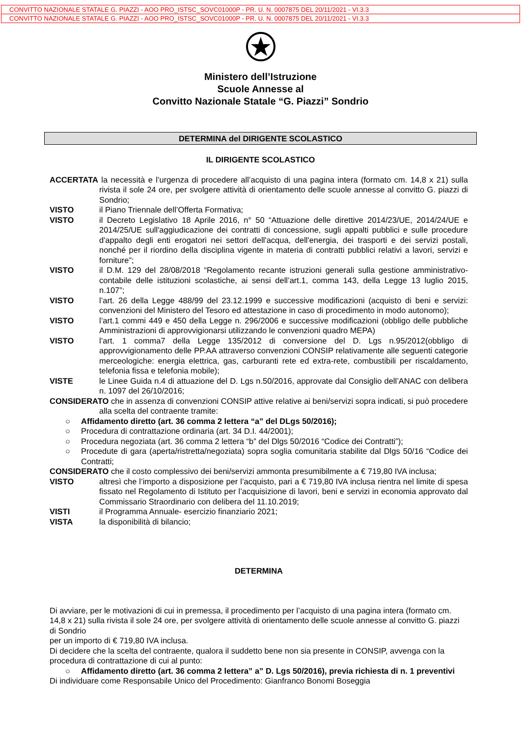CONVITTO NAZIONALE STATALE G. PIAZZI - AOO PRO_ISTSC_SOVC01000P - PR. U. N. 0007875 DEL 20/11/2021 - VI.3.3
CONVITTO NAZIONALE STATALE G. PIAZZI - AOO PRO_ISTSC_SOVC01000P - PR. U. N. 0007875 DEL 20/11/2021 - VI.3.3
Ministero dell’Istruzione
Scuole Annesse al
Convitto Nazionale Statale “G. Piazzi” Sondrio
DETERMINA del DIRIGENTE SCOLASTICO
IL DIRIGENTE SCOLASTICO
ACCERTATA la necessità e l’urgenza di procedere all’acquisto di una pagina intera (formato cm. 14,8 x 21) sulla rivista il sole 24 ore, per svolgere attività di orientamento delle scuole annesse al convitto G. piazzi di Sondrio;
VISTO il Piano Triennale dell’Offerta Formativa;
VISTO il Decreto Legislativo 18 Aprile 2016, n° 50 “Attuazione delle direttive 2014/23/UE, 2014/24/UE e 2014/25/UE sull'aggiudicazione dei contratti di concessione, sugli appalti pubblici e sulle procedure d'appalto degli enti erogatori nei settori dell'acqua, dell'energia, dei trasporti e dei servizi postali, nonché per il riordino della disciplina vigente in materia di contratti pubblici relativi a lavori, servizi e forniture”;
VISTO il D.M. 129 del 28/08/2018 “Regolamento recante istruzioni generali sulla gestione amministrativo-contabile delle istituzioni scolastiche, ai sensi dell’art.1, comma 143, della Legge 13 luglio 2015, n.107”;
VISTO l’art. 26 della Legge 488/99 del 23.12.1999 e successive modificazioni (acquisto di beni e servizi: convenzioni del Ministero del Tesoro ed attestazione in caso di procedimento in modo autonomo);
VISTO l’art.1 commi 449 e 450 della Legge n. 296/2006 e successive modificazioni (obbligo delle pubbliche Amministrazioni di approvvigionarsi utilizzando le convenzioni quadro MEPA)
VISTO l’art. 1 comma7 della Legge 135/2012 di conversione del D. Lgs n.95/2012(obbligo di approvvigionamento delle PP.AA attraverso convenzioni CONSIP relativamente alle seguenti categorie merceologiche: energia elettrica, gas, carburanti rete ed extra-rete, combustibili per riscaldamento, telefonia fissa e telefonia mobile);
VISTE le Linee Guida n.4 di attuazione del D. Lgs n.50/2016, approvate dal Consiglio dell’ANAC con delibera n. 1097 del 26/10/2016;
CONSIDERATO che in assenza di convenzioni CONSIP attive relative ai beni/servizi sopra indicati, si può procedere alla scelta del contraente tramite:
○ Affidamento diretto (art. 36 comma 2 lettera “a” del DLgs 50/2016);
○ Procedura di contrattazione ordinaria (art. 34 D.I. 44/2001);
○ Procedura negoziata (art. 36 comma 2 lettera “b” del Dlgs 50/2016 “Codice dei Contratti”);
○ Procedute di gara (aperta/ristretta/negoziata) sopra soglia comunitaria stabilite dal Dlgs 50/16 “Codice dei Contratti;
CONSIDERATO che il costo complessivo dei beni/servizi ammonta presumibilmente a € 719,80 IVA inclusa;
VISTO altresì che l’importo a disposizione per l’acquisto, pari a € 719,80 IVA inclusa rientra nel limite di spesa fissato nel Regolamento di Istituto per l’acquisizione di lavori, beni e servizi in economia approvato dal Commissario Straordinario con delibera del 11.10.2019;
VISTI il Programma Annuale- esercizio finanziario 2021;
VISTA la disponibilità di bilancio;
DETERMINA
Di avviare, per le motivazioni di cui in premessa, il procedimento per l’acquisto di una pagina intera (formato cm. 14,8 x 21) sulla rivista il sole 24 ore, per svolgere attività di orientamento delle scuole annesse al convitto G. piazzi di Sondrio
per un importo di € 719,80 IVA inclusa.
Di decidere che la scelta del contraente, qualora il suddetto bene non sia presente in CONSIP, avvenga con la procedura di contrattazione di cui al punto:
○ Affidamento diretto (art. 36 comma 2 lettera” a” D. Lgs 50/2016), previa richiesta di n. 1 preventivi
Di individuare come Responsabile Unico del Procedimento: Gianfranco Bonomi Boseggia